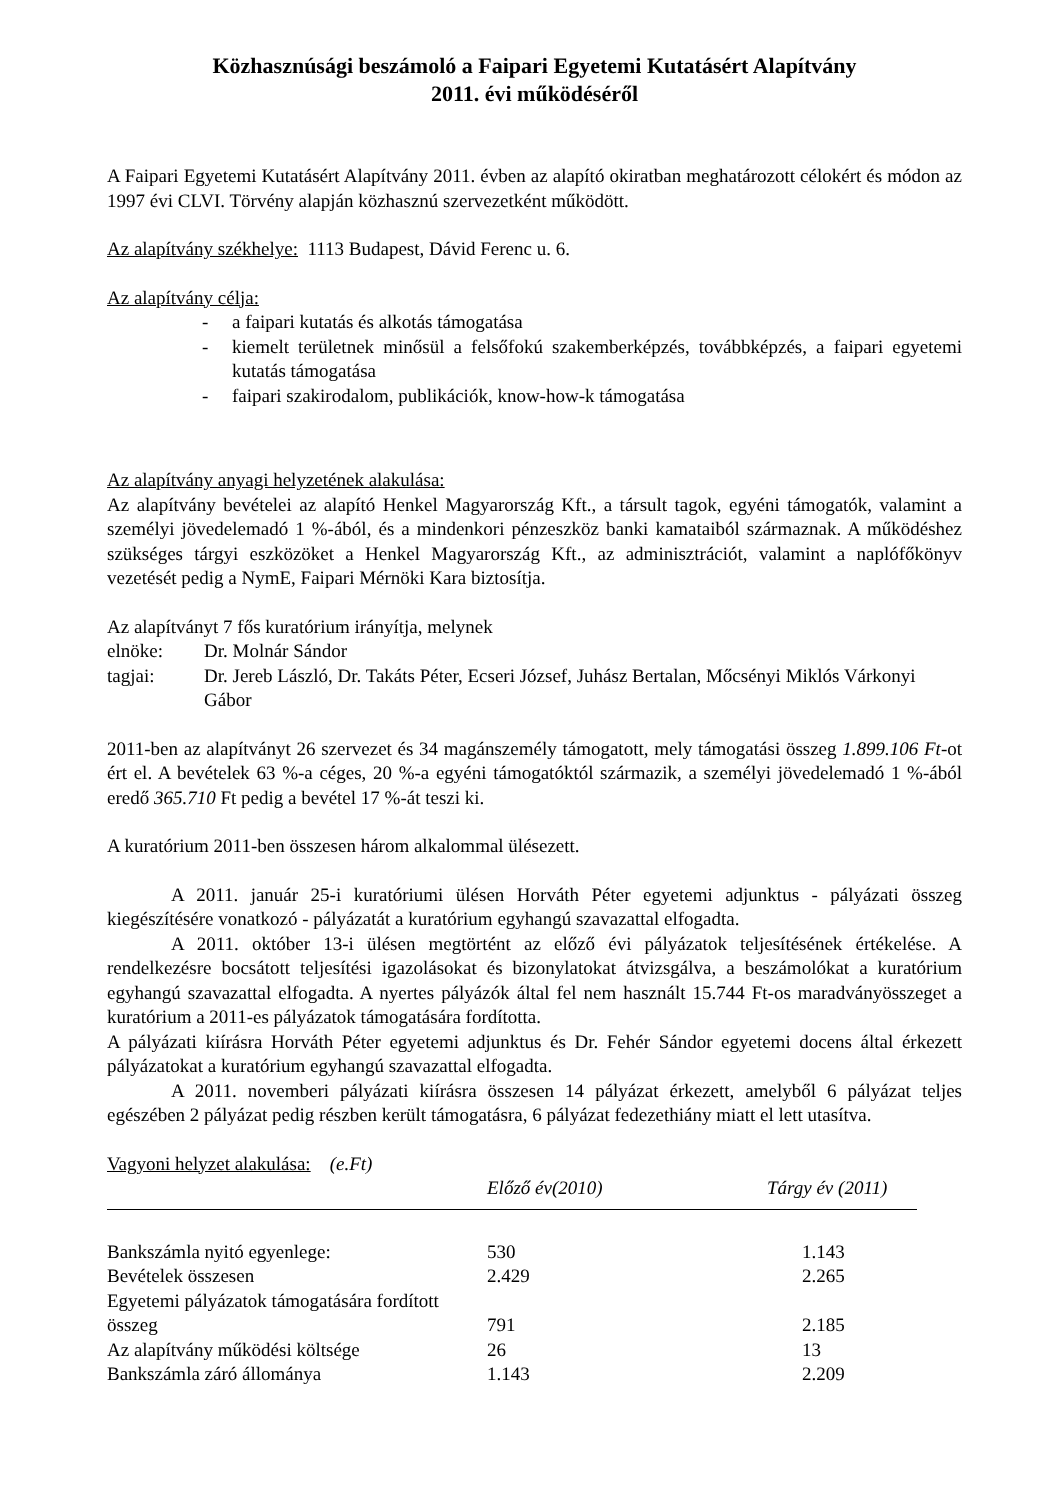Közhasznúsági beszámoló a Faipari Egyetemi Kutatásért Alapítvány
2011. évi működéséről
A Faipari Egyetemi Kutatásért Alapítvány 2011. évben az alapító okiratban meghatározott célokért és módon az 1997 évi CLVI. Törvény alapján közhasznú szervezetként működött.
Az alapítvány székhelye: 1113 Budapest, Dávid Ferenc u. 6.
Az alapítvány célja:
- a faipari kutatás és alkotás támogatása
- kiemelt területnek minősül a felsőfokú szakemberképzés, továbbképzés, a faipari egyetemi kutatás támogatása
- faipari szakirodalom, publikációk, know-how-k támogatása
Az alapítvány anyagi helyzetének alakulása:
Az alapítvány bevételei az alapító Henkel Magyarország Kft., a társult tagok, egyéni támogatók, valamint a személyi jövedelemadó 1 %-ából, és a mindenkori pénzeszköz banki kamataiból származnak. A működéshez szükséges tárgyi eszközöket a Henkel Magyarország Kft., az adminisztrációt, valamint a naplófőkönyv vezetését pedig a NymE, Faipari Mérnöki Kara biztosítja.
Az alapítványt 7 fős kuratórium irányítja, melynek
elnöke: Dr. Molnár Sándor
tagjai: Dr. Jereb László, Dr. Takáts Péter, Ecseri József, Juhász Bertalan, Mőcsényi Miklós Várkonyi Gábor
2011-ben az alapítványt 26 szervezet és 34 magánszemély támogatott, mely támogatási összeg 1.899.106 Ft-ot ért el. A bevételek 63 %-a céges, 20 %-a egyéni támogatóktól származik, a személyi jövedelemadó 1 %-ából eredő 365.710 Ft pedig a bevétel 17 %-át teszi ki.
A kuratórium 2011-ben összesen három alkalommal ülésezett.
A 2011. január 25-i kuratóriumi ülésen Horváth Péter egyetemi adjunktus - pályázati összeg kiegészítésére vonatkozó - pályázatát a kuratórium egyhangú szavazattal elfogadta.
A 2011. október 13-i ülésen megtörtént az előző évi pályázatok teljesítésének értékelése. A rendelkezésre bocsátott teljesítési igazolásokat és bizonylatokat átvizsgálva, a beszámolókat a kuratórium egyhangú szavazattal elfogadta. A nyertes pályázók által fel nem használt 15.744 Ft-os maradványösszeget a kuratórium a 2011-es pályázatok támogatására fordította.
A pályázati kiírásra Horváth Péter egyetemi adjunktus és Dr. Fehér Sándor egyetemi docens által érkezett pályázatokat a kuratórium egyhangú szavazattal elfogadta.
A 2011. novemberi pályázati kiírásra összesen 14 pályázat érkezett, amelyből 6 pályázat teljes egészében 2 pályázat pedig részben került támogatásra, 6 pályázat fedezethiány miatt el lett utasítva.
Vagyoni helyzet alakulása: (e.Ft)
| | Előző év(2010) | Tárgy év (2011) |
| --- | --- | --- |
| Bankszámla nyitó egyenlege: | 530 | 1.143 |
| Bevételek összesen | 2.429 | 2.265 |
| Egyetemi pályázatok támogatására fordított összeg | 791 | 2.185 |
| Az alapítvány működési költsége | 26 | 13 |
| Bankszámla záró állománya | 1.143 | 2.209 |